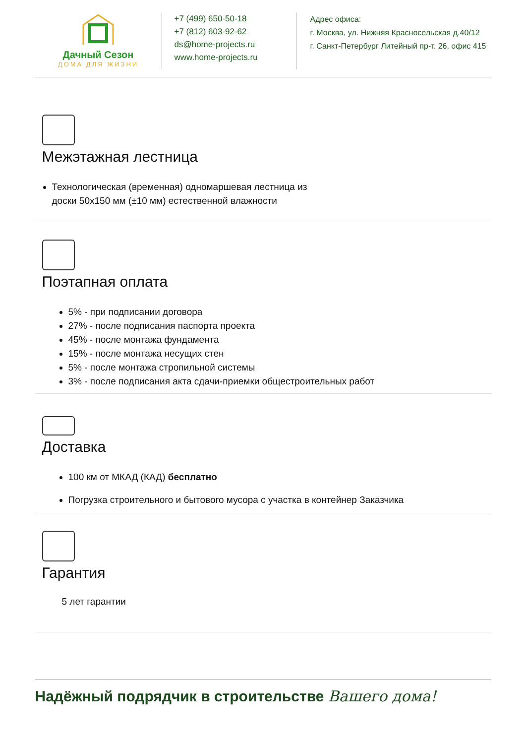Дачный Сезон
ДОМА ДЛЯ ЖИЗНИ
+7 (499) 650-50-18
+7 (812) 603-92-62
ds@home-projects.ru
www.home-projects.ru
Адрес офиса:
г. Москва, ул. Нижняя Красносельская д.40/12
г. Санкт-Петербург Литейный пр-т. 26, офис 415
Межэтажная лестница
Технологическая (временная) одномаршевая лестница из
доски 50x150 мм (±10 мм) естественной влажности
Поэтапная оплата
5% - при подписании договора
27% - после подписания паспорта проекта
45% - после монтажа фундамента
15% - после монтажа несущих стен
5% - после монтажа стропильной системы
3% - после подписания акта сдачи-приемки общестроительных работ
Доставка
100 км от МКАД (КАД) бесплатно
Погрузка строительного и бытового мусора с участка в контейнер Заказчика
Гарантия
5 лет гарантии
Надёжный подрядчик в строительстве Вашего дома!